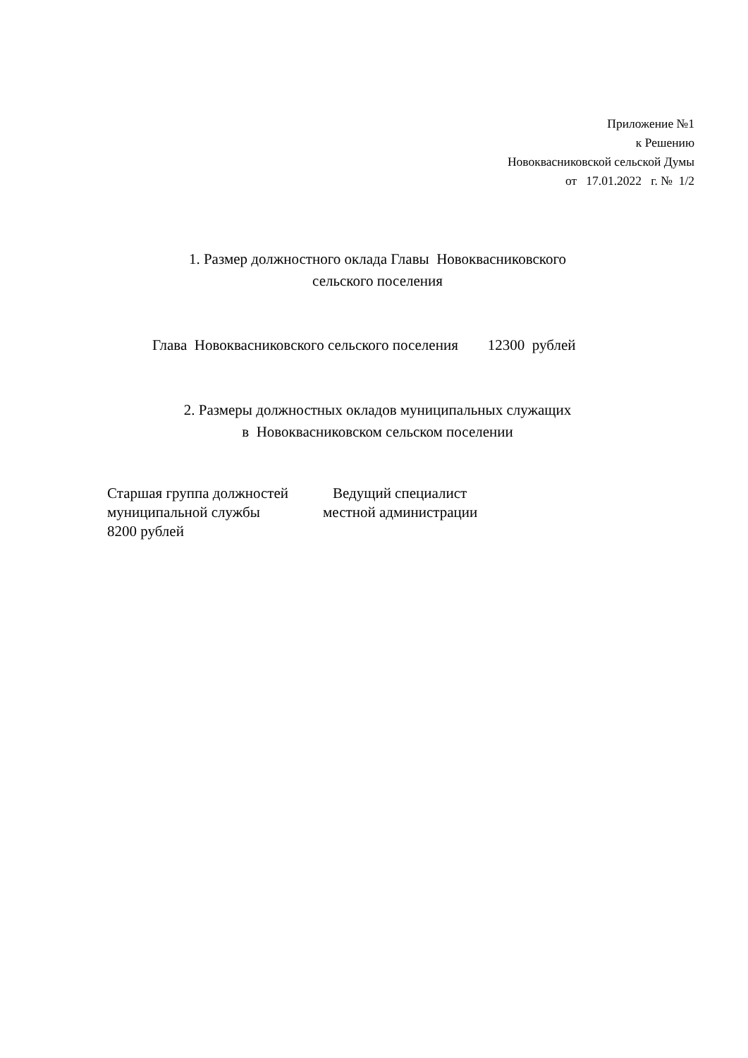Приложение №1
к Решению
Новоквасниковской сельской Думы
от 17.01.2022 г. № 1/2
1. Размер должностного оклада Главы Новоквасниковского
сельского поселения
Глава Новоквасниковского сельского поселения 12300 рублей
2. Размеры должностных окладов муниципальных служащих
в Новоквасниковском сельском поселении
Старшая группа должностей Ведущий специалист муниципальной службы местной администрации 8200 рублей